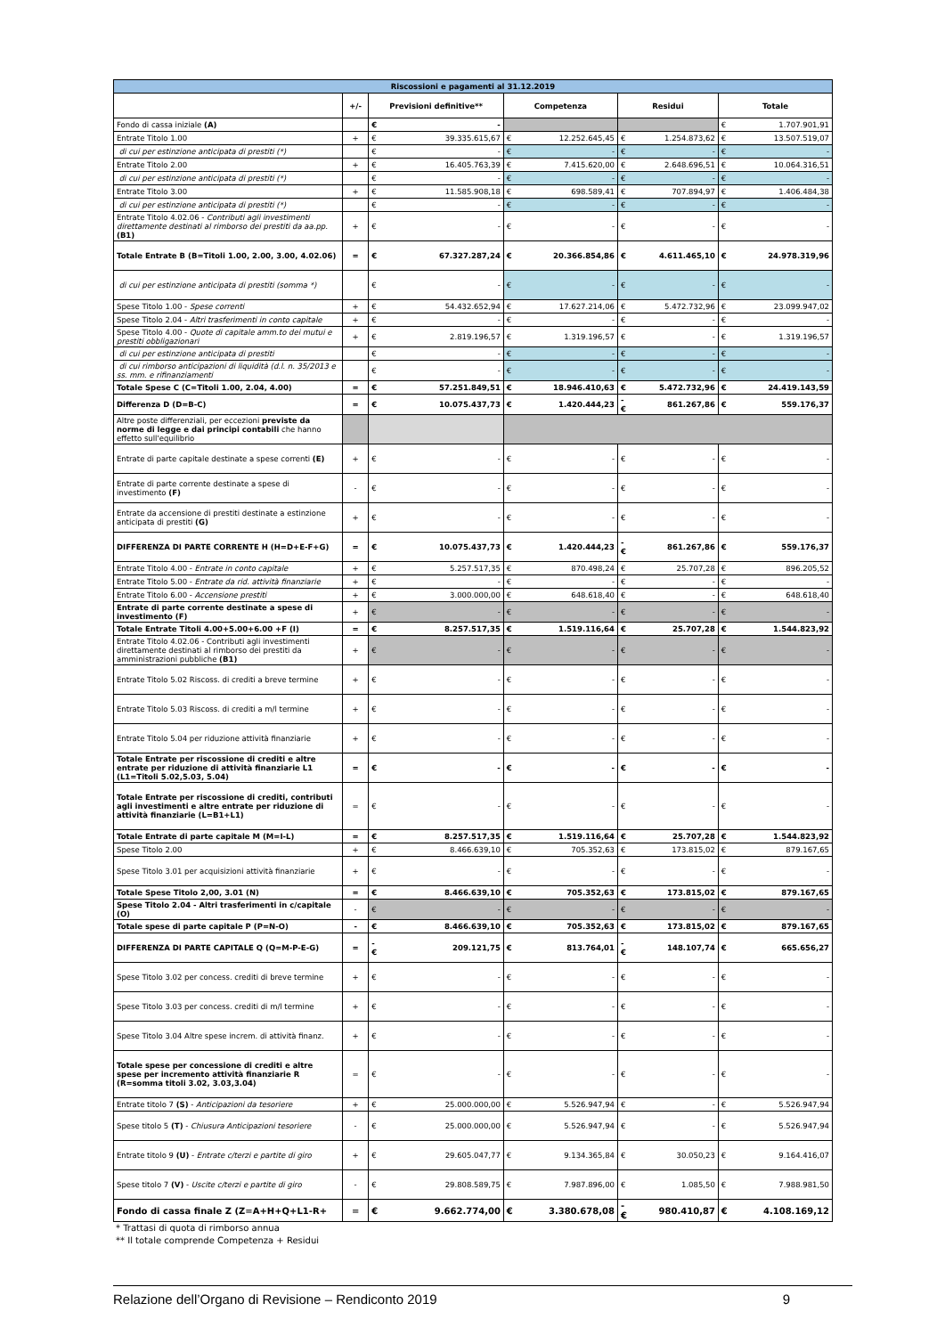| Riscossioni e pagamenti al 31.12.2019 | | | | | | | | | |
| | +/- | Previsioni definitive** | | Competenza | | Residui | | Totale | |
| Fondo di cassa iniziale (A) | | € | - | | | | | € | 1.707.901,91 |
| Entrate Titolo 1.00 | + | € | 39.335.615,67 | € | 12.252.645,45 | € | 1.254.873,62 | € | 13.507.519,07 |
| di cui per estinzione anticipata di prestiti (*) | | € | - | € | - | € | - | € | - |
| Entrate Titolo 2.00 | + | € | 16.405.763,39 | € | 7.415.620,00 | € | 2.648.696,51 | € | 10.064.316,51 |
| di cui per estinzione anticipata di prestiti (*) | | € | - | € | - | € | - | € | - |
| Entrate Titolo 3.00 | + | € | 11.585.908,18 | € | 698.589,41 | € | 707.894,97 | € | 1.406.484,38 |
| di cui per estinzione anticipata di prestiti (*) | | € | - | € | - | € | - | € | - |
| Entrate Titolo 4.02.06 - Contributi agli investimenti direttamente destinati al rimborso dei prestiti da aa.pp. (B1) | + | € | - | € | - | € | - | € | - |
| Totale Entrate B (B=Titoli 1.00, 2.00, 3.00, 4.02.06) | = | € | 67.327.287,24 | € | 20.366.854,86 | € | 4.611.465,10 | € | 24.978.319,96 |
| di cui per estinzione anticipata di prestiti (somma *) | | € | - | € | - | € | - | € | - |
| Spese Titolo 1.00 - Spese correnti | + | € | 54.432.652,94 | € | 17.627.214,06 | € | 5.472.732,96 | € | 23.099.947,02 |
| Spese Titolo 2.04 - Altri trasferimenti in conto capitale | + | € | - | € | - | € | - | € | - |
| Spese Titolo 4.00 - Quote di capitale amm.to dei mutui e prestiti obbligazionari | + | € | 2.819.196,57 | € | 1.319.196,57 | € | - | € | 1.319.196,57 |
| di cui per estinzione anticipata di prestiti | | € | - | € | - | € | - | € | - |
| di cui rimborso anticipazioni di liquidità (d.l. n. 35/2013 e ss. mm. e rifinanziamenti | | € | - | € | - | € | - | € | - |
| Totale Spese C (C=Titoli 1.00, 2.04, 4.00) | = | € | 57.251.849,51 | € | 18.946.410,63 | € | 5.472.732,96 | € | 24.419.143,59 |
| Differenza D (D=B-C) | = | € | 10.075.437,73 | € | 1.420.444,23 | -€ | 861.267,86 | € | 559.176,37 |
| Altre poste differenziali, per eccezioni previste da norme di legge e dai principi contabili che hanno effetto sull'equilibrio | | | | | | | | | |
| Entrate di parte capitale destinate a spese correnti (E) | + | € | - | € | - | € | - | € | - |
| Entrate di parte corrente destinate a spese di investimento (F) | - | € | - | € | - | € | - | € | - |
| Entrate da accensione di prestiti destinate a estinzione anticipata di prestiti (G) | + | € | - | € | - | € | - | € | - |
| DIFFERENZA DI PARTE CORRENTE H (H=D+E-F+G) | = | € | 10.075.437,73 | € | 1.420.444,23 | -€ | 861.267,86 | € | 559.176,37 |
| Entrate Titolo 4.00 - Entrate in conto capitale | + | € | 5.257.517,35 | € | 870.498,24 | € | 25.707,28 | € | 896.205,52 |
| Entrate Titolo 5.00 - Entrate da rid. attività finanziarie | + | € | - | € | - | € | - | € | - |
| Entrate Titolo 6.00 - Accensione prestiti | + | € | 3.000.000,00 | € | 648.618,40 | € | - | € | 648.618,40 |
| Entrate di parte corrente destinate a spese di investimento (F) | + | € | - | € | - | € | - | € | - |
| Totale Entrate Titoli 4.00+5.00+6.00 +F (I) | = | € | 8.257.517,35 | € | 1.519.116,64 | € | 25.707,28 | € | 1.544.823,92 |
| Entrate Titolo 4.02.06 - Contributi agli investimenti direttamente destinati al rimborso dei prestiti da amministrazioni pubbliche (B1) | + | € | - | € | - | € | - | € | - |
| Entrate Titolo 5.02 Riscoss. di crediti a breve termine | + | € | - | € | - | € | - | € | - |
| Entrate Titolo 5.03 Riscoss. di crediti a m/l termine | + | € | - | € | - | € | - | € | - |
| Entrate Titolo 5.04 per riduzione attività finanziarie | + | € | - | € | - | € | - | € | - |
| Totale Entrate per riscossione di crediti e altre entrate per riduzione di attività finanziarie L1 (L1=Titoli 5.02,5.03, 5.04) | = | € | - | € | - | € | - | € | - |
| Totale Entrate per riscossione di crediti, contributi agli investimenti e altre entrate per riduzione di attività finanziarie (L=B1+L1) | = | € | - | € | - | € | - | € | - |
| Totale Entrate di parte capitale M (M=I-L) | = | € | 8.257.517,35 | € | 1.519.116,64 | € | 25.707,28 | € | 1.544.823,92 |
| Spese Titolo 2.00 | + | € | 8.466.639,10 | € | 705.352,63 | € | 173.815,02 | € | 879.167,65 |
| Spese Titolo 3.01 per acquisizioni attività finanziarie | + | € | - | € | - | € | - | € | - |
| Totale Spese Titolo 2,00, 3.01 (N) | = | € | 8.466.639,10 | € | 705.352,63 | € | 173.815,02 | € | 879.167,65 |
| Spese Titolo 2.04 - Altri trasferimenti in c/capitale (O) | - | € | - | € | - | € | - | € | - |
| Totale spese di parte capitale P (P=N-O) | - | € | 8.466.639,10 | € | 705.352,63 | € | 173.815,02 | € | 879.167,65 |
| DIFFERENZA DI PARTE CAPITALE Q (Q=M-P-E-G) | = | -€ | 209.121,75 | € | 813.764,01 | -€ | 148.107,74 | € | 665.656,27 |
| Spese Titolo 3.02 per concess. crediti di breve termine | + | € | - | € | - | € | - | € | - |
| Spese Titolo 3.03 per concess. crediti di m/l termine | + | € | - | € | - | € | - | € | - |
| Spese Titolo 3.04 Altre spese increm. di attività finanz. | + | € | - | € | - | € | - | € | - |
| Totale spese per concessione di crediti e altre spese per incremento attività finanziarie R (R=somma titoli 3.02, 3.03,3.04) | = | € | - | € | - | € | - | € | - |
| Entrate titolo 7 (S) - Anticipazioni da tesoriere | + | € | 25.000.000,00 | € | 5.526.947,94 | € | - | € | 5.526.947,94 |
| Spese titolo 5 (T) - Chiusura Anticipazioni tesoriere | - | € | 25.000.000,00 | € | 5.526.947,94 | € | - | € | 5.526.947,94 |
| Entrate titolo 9 (U) - Entrate c/terzi e partite di giro | + | € | 29.605.047,77 | € | 9.134.365,84 | € | 30.050,23 | € | 9.164.416,07 |
| Spese titolo 7 (V) - Uscite c/terzi e partite di giro | - | € | 29.808.589,75 | € | 7.987.896,00 | € | 1.085,50 | € | 7.988.981,50 |
| Fondo di cassa finale Z (Z=A+H+Q+L1-R+ | = | € | 9.662.774,00 | € | 3.380.678,08 | -€ | 980.410,87 | € | 4.108.169,12 |
* Trattasi di quota di rimborso annua
** Il totale comprende Competenza + Residui
Relazione dell’Organo di Revisione – Rendiconto 2019 9